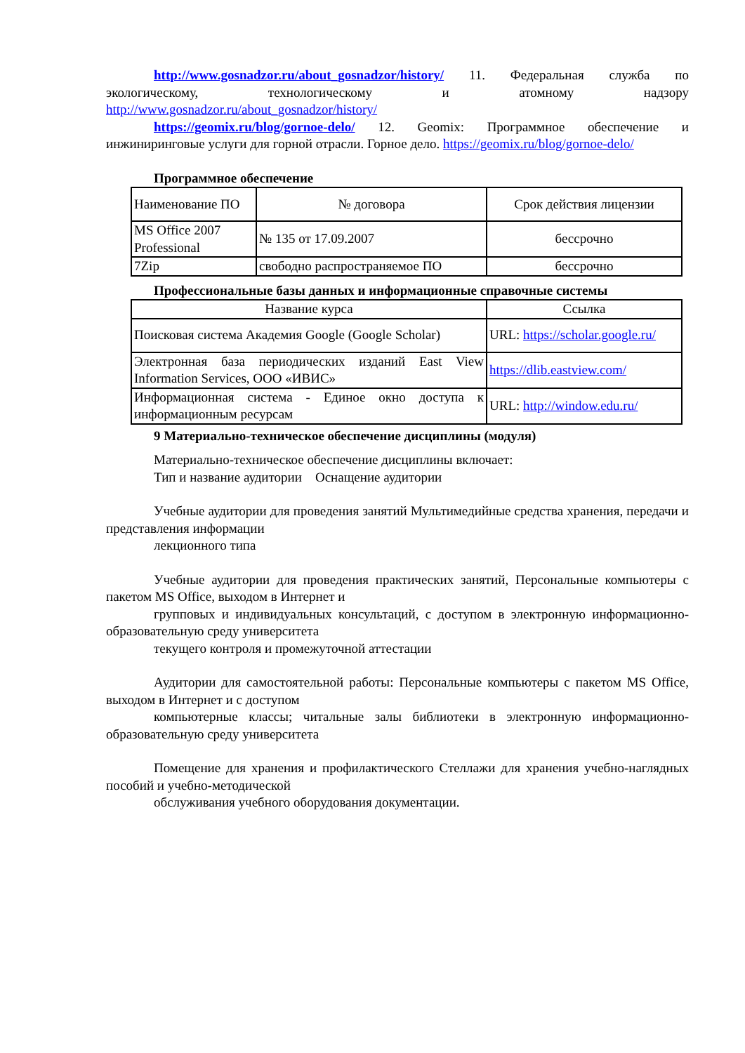http://www.gosnadzor.ru/about_gosnadzor/history/ 11. Федеральная служба по экологическому, технологическому и атомному надзору http://www.gosnadzor.ru/about_gosnadzor/history/
https://geomix.ru/blog/gornoe-delo/ 12. Geomix: Программное обеспечение и инжиниринговые услуги для горной отрасли. Горное дело. https://geomix.ru/blog/gornoe-delo/
Программное обеспечение
| Наименование ПО | № договора | Срок действия лицензии |
| MS Office 2007 Professional | № 135 от 17.09.2007 | бессрочно |
| 7Zip | свободно распространяемое ПО | бессрочно |
Профессиональные базы данных и информационные справочные системы
| Название курса | Ссылка |
| Поисковая система Академия Google (Google Scholar) | URL: https://scholar.google.ru/ |
| Электронная база периодических изданий East View Information Services, ООО «ИВИС» | https://dlib.eastview.com/ |
| Информационная система - Единое окно доступа к информационным ресурсам | URL: http://window.edu.ru/ |
9 Материально-техническое обеспечение дисциплины (модуля)
Материально-техническое обеспечение дисциплины включает:
Тип и название аудитории Оснащение аудитории
Учебные аудитории для проведения занятий Мультимедийные средства хранения, передачи и представления информации
лекционного типа
Учебные аудитории для проведения практических занятий, Персональные компьютеры с пакетом MS Office, выходом в Интернет и
групповых и индивидуальных консультаций, с доступом в электронную информационно-образовательную среду университета
текущего контроля и промежуточной аттестации
Аудитории для самостоятельной работы: Персональные компьютеры с пакетом MS Office, выходом в Интернет и с доступом
компьютерные классы; читальные залы библиотеки в электронную информационно-образовательную среду университета
Помещение для хранения и профилактического Стеллажи для хранения учебно-наглядных пособий и учебно-методической
обслуживания учебного оборудования документации.